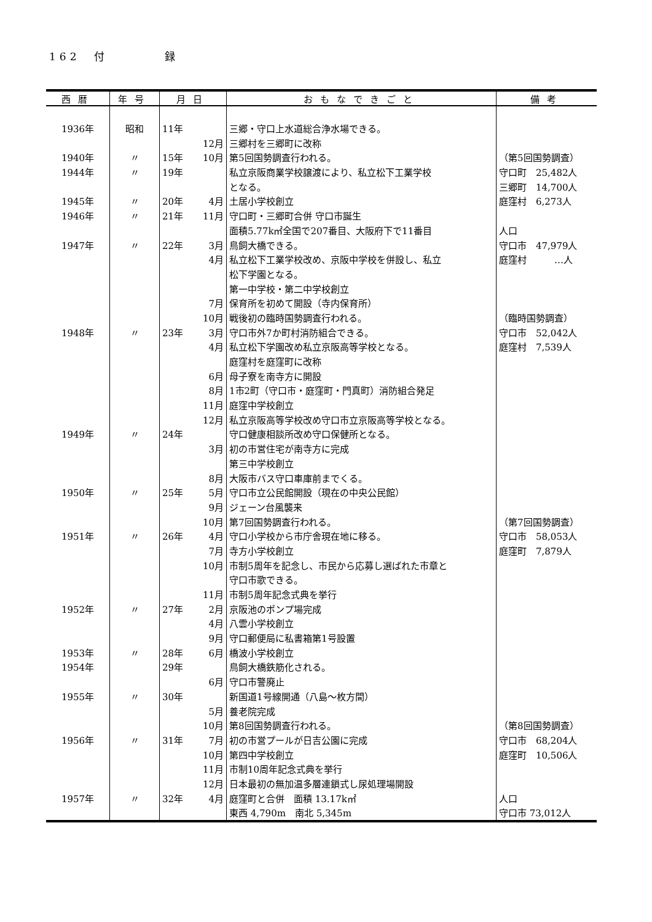162　付　　　　録
| 西暦 | 年号 | 月日 | おもなできごと | 備考 |
| --- | --- | --- | --- | --- |
| 1936年 | 昭和 | 11年 | 三郷・守口上水道総合浄水場できる。 | |
| | | 12月 | 三郷村を三郷町に改称 | |
| 1940年 | 〃 | 15年 10月 | 第5回国勢調査行われる。 | （第5回国勢調査） |
| 1944年 | 〃 | 19年 | 私立京阪商業学校譲渡により、私立松下工業学校 | 守口町 25,482人 |
| | | | となる。 | 三郷町 14,700人 |
| 1945年 | 〃 | 20年 4月 | 土居小学校創立 | 庭窪村 6,273人 |
| 1946年 | 〃 | 21年 11月 | 守口町・三郷町合併 守口市誕生 | |
| | | | 面積5.77k㎡全国で207番目、大阪府下で11番目 | 人口 |
| 1947年 | 〃 | 22年 3月 | 鳥飼大橋できる。 | 守口市 47,979人 |
| | | 4月 | 私立松下工業学校改め、京阪中学校を併設し、私立 | 庭窪村 …人 |
| | | | 松下学園となる。 | |
| | | | 第一中学校・第二中学校創立 | |
| | | 7月 | 保育所を初めて開設（寺内保育所） | |
| | | 10月 | 戦後初の臨時国勢調査行われる。 | （臨時国勢調査） |
| 1948年 | 〃 | 23年 3月 | 守口市外7か町村消防組合できる。 | 守口市 52,042人 |
| | | 4月 | 私立松下学園改め私立京阪高等学校となる。 | 庭窪村 7,539人 |
| | | | 庭窪村を庭窪町に改称 | |
| | | 6月 | 母子寮を南寺方に開設 | |
| | | 8月 | 1市2町（守口市・庭窪町・門真町）消防組合発足 | |
| | | 11月 | 庭窪中学校創立 | |
| | | 12月 | 私立京阪高等学校改め守口市立京阪高等学校となる。 | |
| 1949年 | 〃 | 24年 | 守口健康相談所改め守口保健所となる。 | |
| | | 3月 | 初の市営住宅が南寺方に完成 | |
| | | | 第三中学校創立 | |
| | | 8月 | 大阪市バス守口車庫前までくる。 | |
| 1950年 | 〃 | 25年 5月 | 守口市立公民館開設（現在の中央公民館） | |
| | | 9月 | ジェーン台風襲来 | |
| | | 10月 | 第7回国勢調査行われる。 | （第7回国勢調査） |
| 1951年 | 〃 | 26年 4月 | 守口小学校から市庁舎現在地に移る。 | 守口市 58,053人 |
| | | 7月 | 寺方小学校創立 | 庭窪町 7,879人 |
| | | 10月 | 市制5周年を記念し、市民から応募し選ばれた市章と | |
| | | | 守口市歌できる。 | |
| | | 11月 | 市制5周年記念式典を挙行 | |
| 1952年 | 〃 | 27年 2月 | 京阪池のポンプ場完成 | |
| | | 4月 | 八雲小学校創立 | |
| | | 9月 | 守口郵便局に私書箱第1号設置 | |
| 1953年 | 〃 | 28年 6月 | 橋波小学校創立 | |
| 1954年 | | 29年 | 鳥飼大橋鉄筋化される。 | |
| | | 6月 | 守口市警廃止 | |
| 1955年 | 〃 | 30年 | 新国道1号線開通（八島～枚方間） | |
| | | 5月 | 養老院完成 | |
| | | 10月 | 第8回国勢調査行われる。 | （第8回国勢調査） |
| 1956年 | 〃 | 31年 7月 | 初の市営プールが日吉公園に完成 | 守口市 68,204人 |
| | | 10月 | 第四中学校創立 | 庭窪町 10,506人 |
| | | 11月 | 市制10周年記念式典を挙行 | |
| | | 12月 | 日本最初の無加温多層連鎖式し尿処理場開設 | |
| 1957年 | 〃 | 32年 4月 | 庭窪町と合併 面積 13.17k㎡ | 人口 |
| | | | 東西 4,790m 南北 5,345m | 守口市 73,012人 |